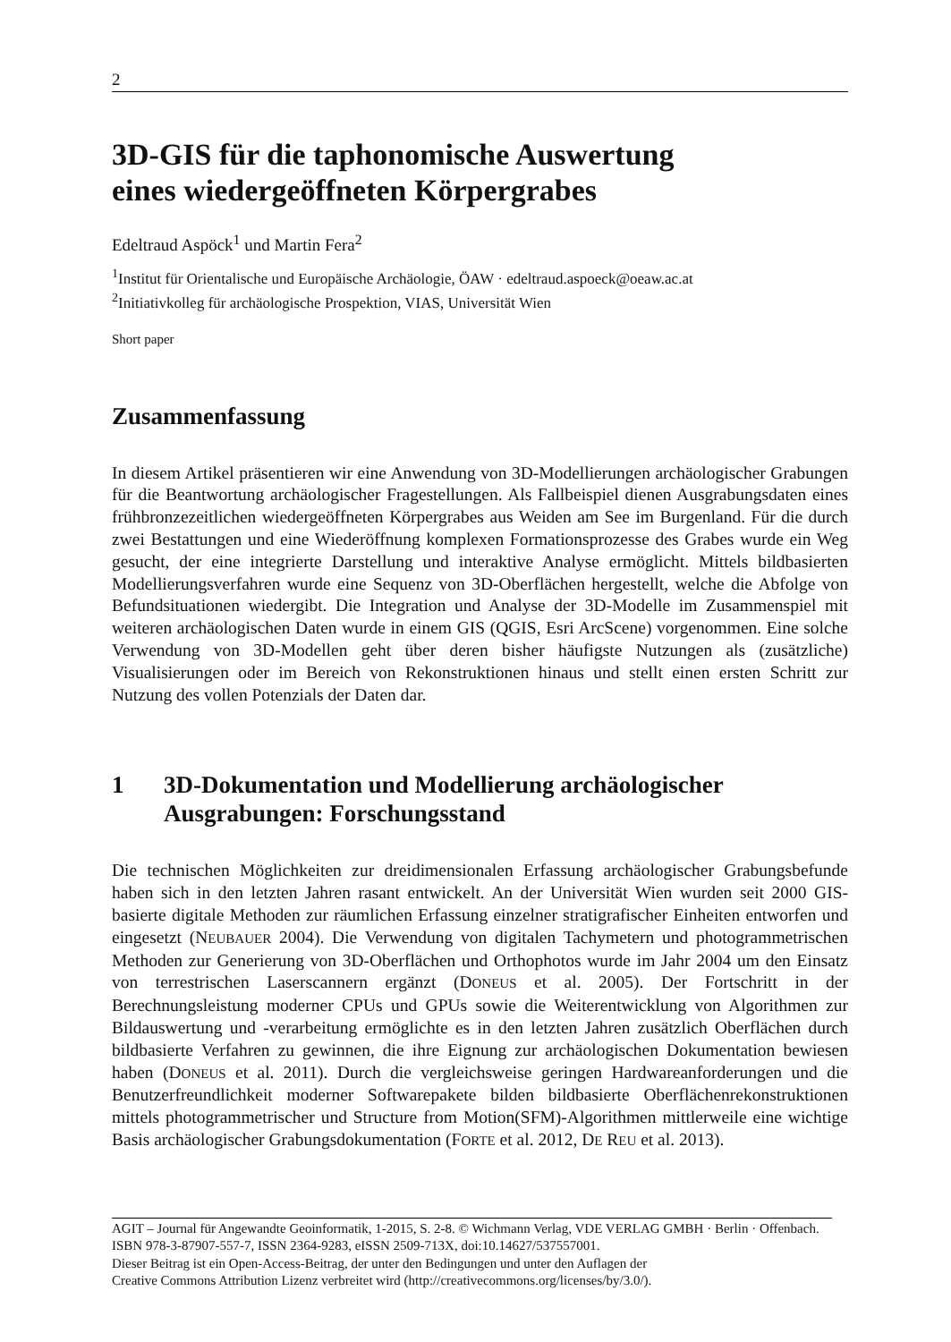2
3D-GIS für die taphonomische Auswertung
eines wiedergeöffneten Körpergrabes
Edeltraud Aspöck<sup>1</sup> und Martin Fera<sup>2</sup>
<sup>1</sup> Institut für Orientalische und Europäische Archäologie, ÖAW · edeltraud.aspoeck@oeaw.ac.at
<sup>2</sup> Initiativkolleg für archäologische Prospektion, VIAS, Universität Wien
Short paper
Zusammenfassung
In diesem Artikel präsentieren wir eine Anwendung von 3D-Modellierungen archäologischer Grabungen für die Beantwortung archäologischer Fragestellungen. Als Fallbeispiel dienen Ausgrabungsdaten eines frühbronzezeitlichen wiedergeöffneten Körpergrabes aus Weiden am See im Burgenland. Für die durch zwei Bestattungen und eine Wiederöffnung komplexen Formationsprozesse des Grabes wurde ein Weg gesucht, der eine integrierte Darstellung und interaktive Analyse ermöglicht. Mittels bildbasierten Modellierungsverfahren wurde eine Sequenz von 3D-Oberflächen hergestellt, welche die Abfolge von Befundsituationen wiedergibt. Die Integration und Analyse der 3D-Modelle im Zusammenspiel mit weiteren archäologischen Daten wurde in einem GIS (QGIS, Esri ArcScene) vorgenommen. Eine solche Verwendung von 3D-Modellen geht über deren bisher häufigste Nutzungen als (zusätzliche) Visualisierungen oder im Bereich von Rekonstruktionen hinaus und stellt einen ersten Schritt zur Nutzung des vollen Potenzials der Daten dar.
1 3D-Dokumentation und Modellierung archäologischer Ausgrabungen: Forschungsstand
Die technischen Möglichkeiten zur dreidimensionalen Erfassung archäologischer Grabungsbefunde haben sich in den letzten Jahren rasant entwickelt. An der Universität Wien wurden seit 2000 GIS-basierte digitale Methoden zur räumlichen Erfassung einzelner stratigrafischer Einheiten entworfen und eingesetzt (NEUBAUER 2004). Die Verwendung von digitalen Tachymetern und photogrammetrischen Methoden zur Generierung von 3D-Oberflächen und Orthophotos wurde im Jahr 2004 um den Einsatz von terrestrischen Laserscannern ergänzt (DONEUS et al. 2005). Der Fortschritt in der Berechnungsleistung moderner CPUs und GPUs sowie die Weiterentwicklung von Algorithmen zur Bildauswertung und -verarbeitung ermöglichte es in den letzten Jahren zusätzlich Oberflächen durch bildbasierte Verfahren zu gewinnen, die ihre Eignung zur archäologischen Dokumentation bewiesen haben (DONEUS et al. 2011). Durch die vergleichsweise geringen Hardwareanforderungen und die Benutzerfreundlichkeit moderner Softwarepakete bilden bildbasierte Oberflächenrekonstruktionen mittels photogrammetrischer und Structure from Motion(SFM)-Algorithmen mittlerweile eine wichtige Basis archäologischer Grabungsdokumentation (FORTE et al. 2012, DE REU et al. 2013).
AGIT – Journal für Angewandte Geoinformatik, 1-2015, S. 2-8. © Wichmann Verlag, VDE VERLAG GMBH · Berlin · Offenbach. ISBN 978-3-87907-557-7, ISSN 2364-9283, eISSN 2509-713X, doi:10.14627/537557001.
Dieser Beitrag ist ein Open-Access-Beitrag, der unter den Bedingungen und unter den Auflagen der
Creative Commons Attribution Lizenz verbreitet wird (http://creativecommons.org/licenses/by/3.0/).